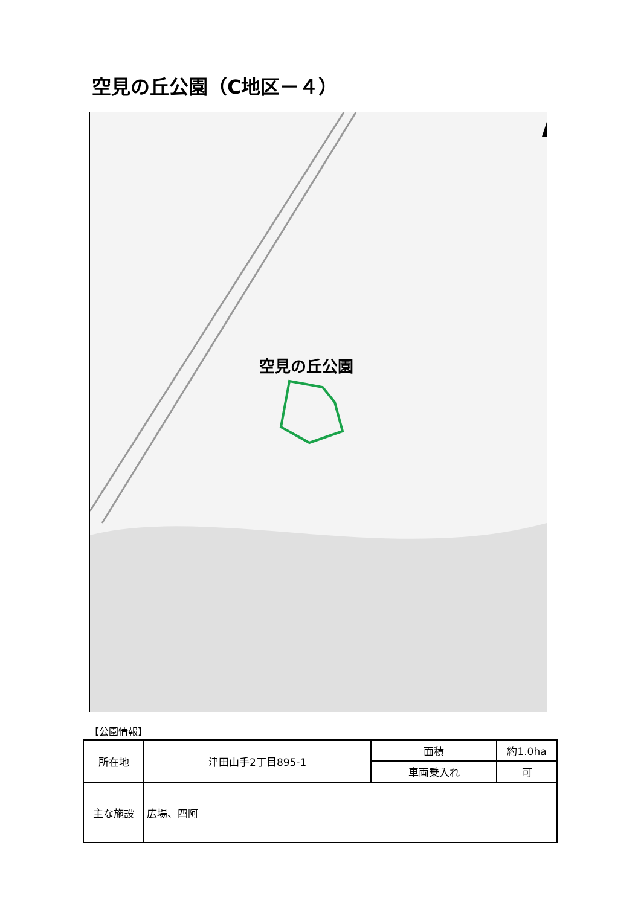空見の丘公園（C地区－４）
空見の丘公園
【公園情報】
| 所在地 | 津田山手2丁目895-1 | 面積 | 約1.0ha |
| | | 車両乗入れ | 可 |
| 主な施設 | 広場、四阿 | | |